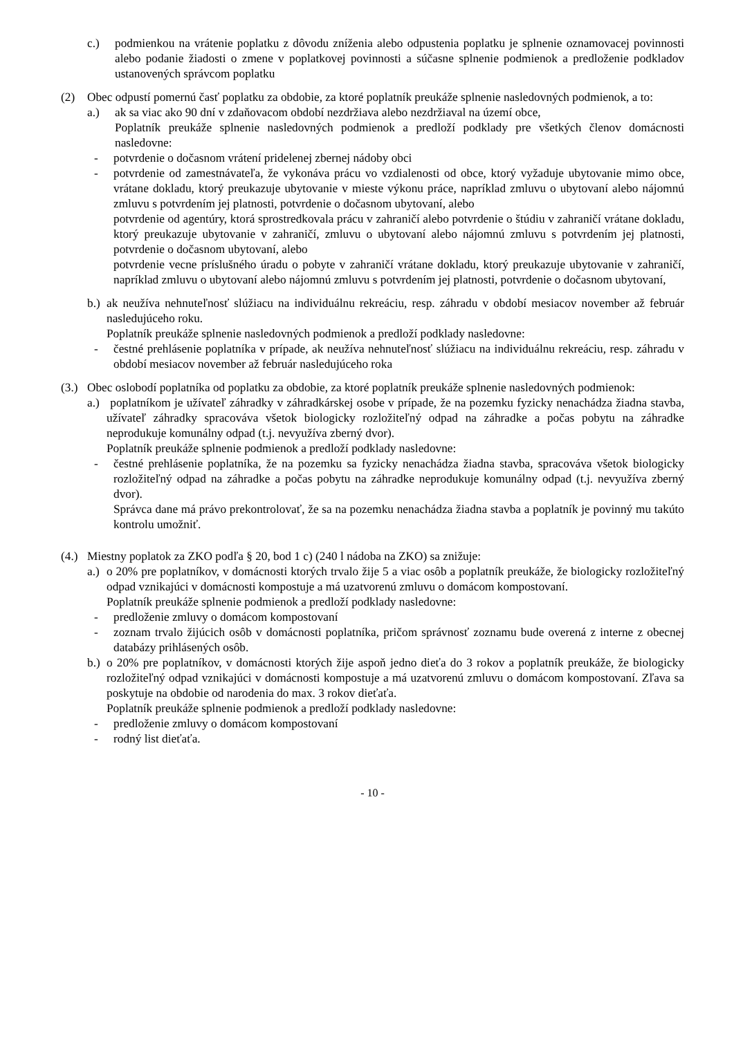c.) podmienkou na vrátenie poplatku z dôvodu zníženia alebo odpustenia poplatku je splnenie oznamovacej povinnosti alebo podanie žiadosti o zmene v poplatkovej povinnosti a súčasne splnenie podmienok a predloženie podkladov ustanovených správcom poplatku
(2) Obec odpustí pomernú časť poplatku za obdobie, za ktoré poplatník preukáže splnenie nasledovných podmienok, a to:
a.) ak sa viac ako 90 dní v zdaňovacom období nezdržiava alebo nezdržiaval na území obce,
Poplatník preukáže splnenie nasledovných podmienok a predloží podklady pre všetkých členov domácnosti nasledovne:
- potvrdenie o dočasnom vrátení pridelenej zbernej nádoby obci
- potvrdenie od zamestnávateľa, že vykonáva prácu vo vzdialenosti od obce, ktorý vyžaduje ubytovanie mimo obce, vrátane dokladu, ktorý preukazuje ubytovanie v mieste výkonu práce, napríklad zmluvu o ubytovaní alebo nájomnú zmluvu s potvrdením jej platnosti, potvrdenie o dočasnom ubytovaní, alebo
potvrdenie od agentúry, ktorá sprostredkovala prácu v zahraničí alebo potvrdenie o štúdiu v zahraničí vrátane dokladu, ktorý preukazuje ubytovanie v zahraničí, zmluvu o ubytovaní alebo nájomnú zmluvu s potvrdením jej platnosti, potvrdenie o dočasnom ubytovaní, alebo
potvrdenie vecne príslušného úradu o pobyte v zahraničí vrátane dokladu, ktorý preukazuje ubytovanie v zahraničí, napríklad zmluvu o ubytovaní alebo nájomnú zmluvu s potvrdením jej platnosti, potvrdenie o dočasnom ubytovaní,
b.) ak neužíva nehnuteľnosť slúžiacu na individuálnu rekreáciu, resp. záhradu v období mesiacov november až február nasledujúceho roku.
Poplatník preukáže splnenie nasledovných podmienok a predloží podklady nasledovne:
- čestné prehlásenie poplatníka v prípade, ak neužíva nehnuteľnosť slúžiacu na individuálnu rekreáciu, resp. záhradu v období mesiacov november až február nasledujúceho roka
(3.) Obec oslobodí poplatníka od poplatku za obdobie, za ktoré poplatník preukáže splnenie nasledovných podmienok:
a.) poplatníkom je užívateľ záhradky v záhradkárskej osobe v prípade, že na pozemku fyzicky nenachádza žiadna stavba, užívateľ záhradky spracováva všetok biologicky rozložiteľný odpad na záhradke a počas pobytu na záhradke neprodukuje komunálny odpad (t.j. nevyužíva zberný dvor).
Poplatník preukáže splnenie podmienok a predloží podklady nasledovne:
- čestné prehlásenie poplatníka, že na pozemku sa fyzicky nenachádza žiadna stavba, spracováva všetok biologicky rozložiteľný odpad na záhradke a počas pobytu na záhradke neprodukuje komunálny odpad (t.j. nevyužíva zberný dvor).
Správca dane má právo prekontrolovať, že sa na pozemku nenachádza žiadna stavba a poplatník je povinný mu takúto kontrolu umožniť.
(4.) Miestny poplatok za ZKO podľa § 20, bod 1 c) (240 l nádoba na ZKO) sa znižuje:
a.) o 20% pre poplatníkov, v domácnosti ktorých trvalo žije 5 a viac osôb a poplatník preukáže, že biologicky rozložiteľný odpad vznikajúci v domácnosti kompostuje a má uzatvorenú zmluvu o domácom kompostovaní.
Poplatník preukáže splnenie podmienok a predloží podklady nasledovne:
- predloženie zmluvy o domácom kompostovaní
- zoznam trvalo žijúcich osôb v domácnosti poplatníka, pričom správnosť zoznamu bude overená z interne z obecnej databázy prihlásených osôb.
b.) o 20% pre poplatníkov, v domácnosti ktorých žije aspoň jedno dieťa do 3 rokov a poplatník preukáže, že biologicky rozložiteľný odpad vznikajúci v domácnosti kompostuje a má uzatvorenú zmluvu o domácom kompostovaní. Zľava sa poskytuje na obdobie od narodenia do max. 3 rokov dieťaťa.
Poplatník preukáže splnenie podmienok a predloží podklady nasledovne:
- predloženie zmluvy o domácom kompostovaní
- rodný list dieťaťa.
- 10 -